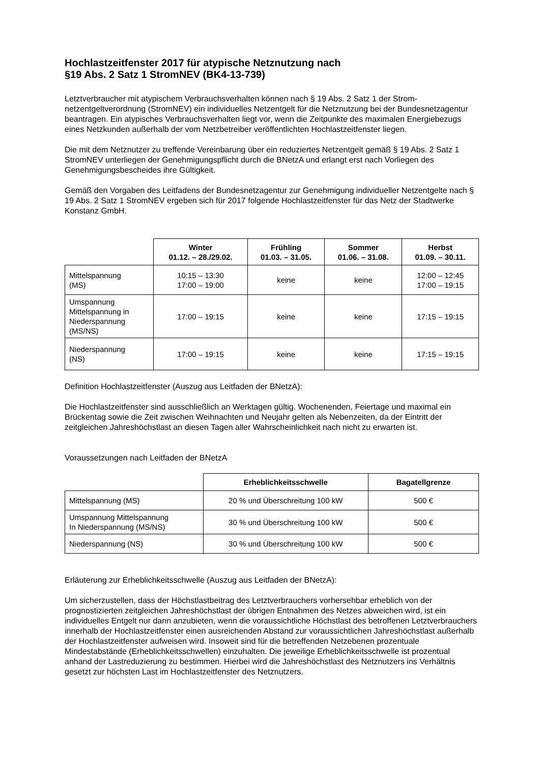Hochlastzeitfenster 2017 für atypische Netznutzung nach
§19 Abs. 2 Satz 1 StromNEV (BK4-13-739)
Letztverbraucher mit atypischem Verbrauchsverhalten können nach § 19 Abs. 2 Satz 1 der Strom­netzentgeltverordnung (StromNEV) ein individuelles Netzentgelt für die Netznutzung bei der Bundes­netzagentur beantragen. Ein atypisches Verbrauchsverhalten liegt vor, wenn die Zeitpunkte des maxi­malen Energiebezugs eines Netzkunden außerhalb der vom Netzbetreiber veröffentlichten Hochlast­zeitfenster liegen.
Die mit dem Netznutzer zu treffende Vereinbarung über ein reduziertes Netzentgelt gemäß § 19 Abs. 2 Satz 1 StromNEV unterliegen der Genehmigungspflicht durch die BNetzA und erlangt erst nach Vor­liegen des Genehmigungsbescheides ihre Gültigkeit.
Gemäß den Vorgaben des Leitfadens der Bundesnetzagentur zur Genehmigung individueller Netzent­gelte nach § 19 Abs. 2 Satz 1 StromNEV ergeben sich für 2017 folgende Hochlastzeitfenster für das Netz der Stadtwerke Konstanz GmbH.
| | Winter 01.12. – 28./29.02. | Frühling 01.03. – 31.05. | Sommer 01.06. – 31.08. | Herbst 01.09. – 30.11. |
| --- | --- | --- | --- | --- |
| Mittelspannung (MS) | 10:15 – 13:30 17:00 – 19:00 | keine | keine | 12:00 – 12:45 17:00 – 19:15 |
| Umspannung Mittelspannung in Niederspannung (MS/NS) | 17:00 – 19:15 | keine | keine | 17:15 – 19:15 |
| Niederspannung (NS) | 17:00 – 19:15 | keine | keine | 17:15 – 19:15 |
Definition Hochlastzeitfenster (Auszug aus Leitfaden der BNetzA):
Die Hochlastzeitfenster sind ausschließlich an Werktagen gültig. Wochenenden, Feiertage und maxi­mal ein Brückentag sowie die Zeit zwischen Weihnachten und Neujahr gelten als Nebenzeiten, da der Eintritt der zeitgleichen Jahreshöchstlast an diesen Tagen aller Wahrscheinlichkeit nach nicht zu er­warten ist.
Voraussetzungen nach Leitfaden der BNetzA
| | Erheblichkeitsschwelle | Bagatellgrenze |
| --- | --- | --- |
| Mittelspannung (MS) | 20 % und Überschreitung 100 kW | 500 € |
| Umspannung Mittelspannung In Niederspannung (MS/NS) | 30 % und Überschreitung 100 kW | 500 € |
| Niederspannung (NS) | 30 % und Überschreitung 100 kW | 500 € |
Erläuterung zur Erheblichkeitsschwelle (Auszug aus Leitfaden der BNetzA):
Um sicherzustellen, dass der Höchstlastbeitrag des Letztverbrauchers vorhersehbar erheblich von der prognostizierten zeitgleichen Jahreshöchstlast der übrigen Entnahmen des Netzes abweichen wird, ist ein individuelles Entgelt nur dann anzubieten, wenn die voraussichtliche Höchstlast des betroffenen Letztverbrauchers innerhalb der Hochlastzeitfenster einen ausreichenden Abstand zur voraussichtli­chen Jahreshöchstlast außerhalb der Hochlastzeitfenster aufweisen wird. Insoweit sind für die betref­fenden Netzebenen prozentuale Mindestabstände (Erheblichkeitsschwellen) einzuhalten. Die jeweilige Erheblichkeitsschwelle ist prozentual anhand der Lastreduzierung zu bestimmen. Hierbei wird die Jah­reshöchstlast des Netznutzers ins Verhältnis gesetzt zur höchsten Last im Hochlastzeitfenster des Netznutzers.